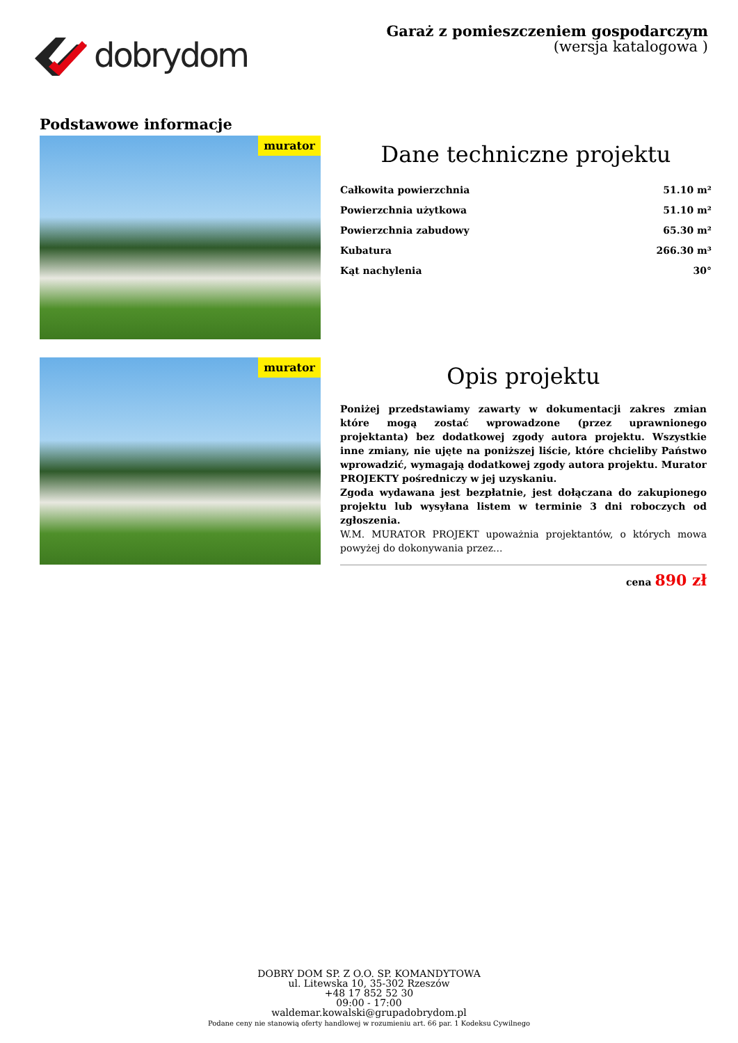dobrydom
Garaż z pomieszczeniem gospodarczym
(wersja katalogowa )
Podstawowe informacje
murator
Dane techniczne projektu
| Całkowita powierzchnia | 51.10 m² |
| Powierzchnia użytkowa | 51.10 m² |
| Powierzchnia zabudowy | 65.30 m² |
| Kubatura | 266.30 m³ |
| Kąt nachylenia | 30° |
murator
Opis projektu
Poniżej przedstawiamy zawarty w dokumentacji zakres zmian które mogą zostać wprowadzone (przez uprawnionego projektanta) bez dodatkowej zgody autora projektu. Wszystkie inne zmiany, nie ujęte na poniższej liście, które chcieliby Państwo wprowadzić, wymagają dodatkowej zgody autora projektu. Murator PROJEKTY pośredniczy w jej uzyskaniu.
Zgoda wydawana jest bezpłatnie, jest dołączana do zakupionego projektu lub wysyłana listem w terminie 3 dni roboczych od zgłoszenia.
W.M. MURATOR PROJEKT upoważnia projektantów, o których mowa powyżej do dokonywania przez...
cena 890 zł
DOBRY DOM SP. Z O.O. SP. KOMANDYTOWA
ul. Litewska 10, 35-302 Rzeszów
+48 17 852 52 30
09:00 - 17:00
waldemar.kowalski@grupadobrydom.pl
Podane ceny nie stanowią oferty handlowej w rozumieniu art. 66 par. 1 Kodeksu Cywilnego